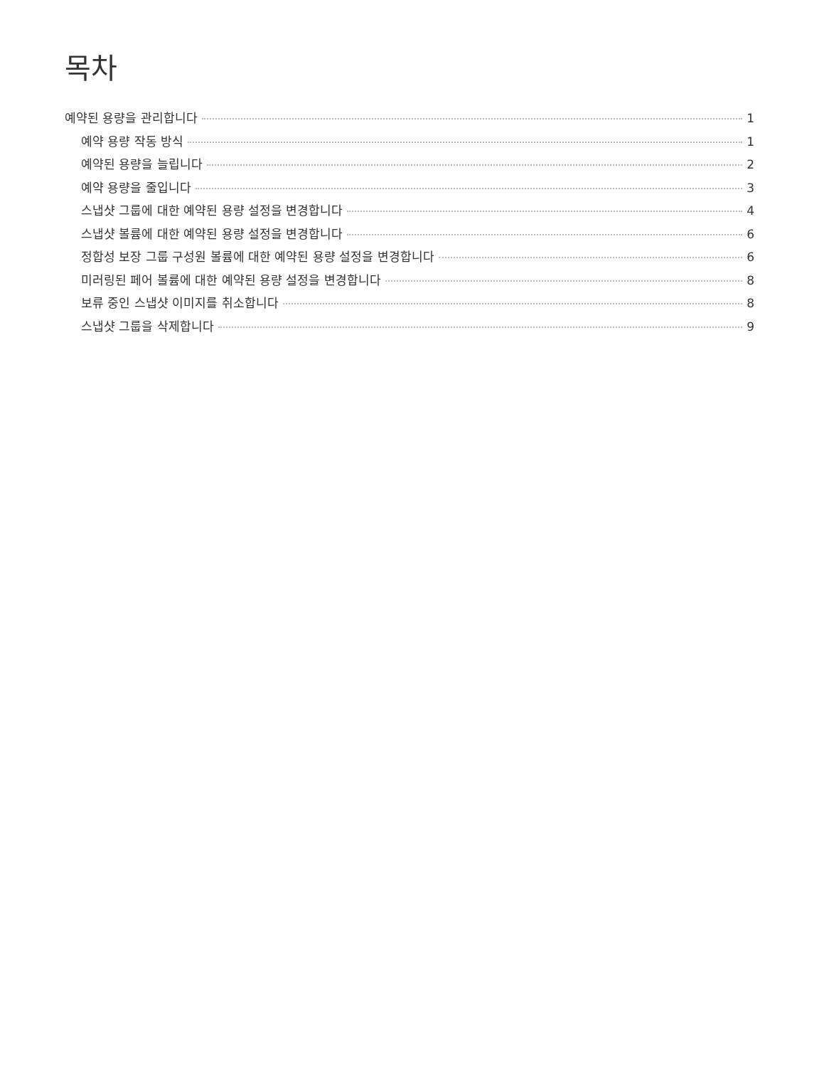목차
예약된 용량을 관리합니다 1
예약 용량 작동 방식 1
예약된 용량을 늘립니다 2
예약 용량을 줄입니다 3
스냅샷 그룹에 대한 예약된 용량 설정을 변경합니다 4
스냅샷 볼륨에 대한 예약된 용량 설정을 변경합니다 6
정합성 보장 그룹 구성원 볼륨에 대한 예약된 용량 설정을 변경합니다 6
미러링된 페어 볼륨에 대한 예약된 용량 설정을 변경합니다 8
보류 중인 스냅샷 이미지를 취소합니다 8
스냅샷 그룹을 삭제합니다 9